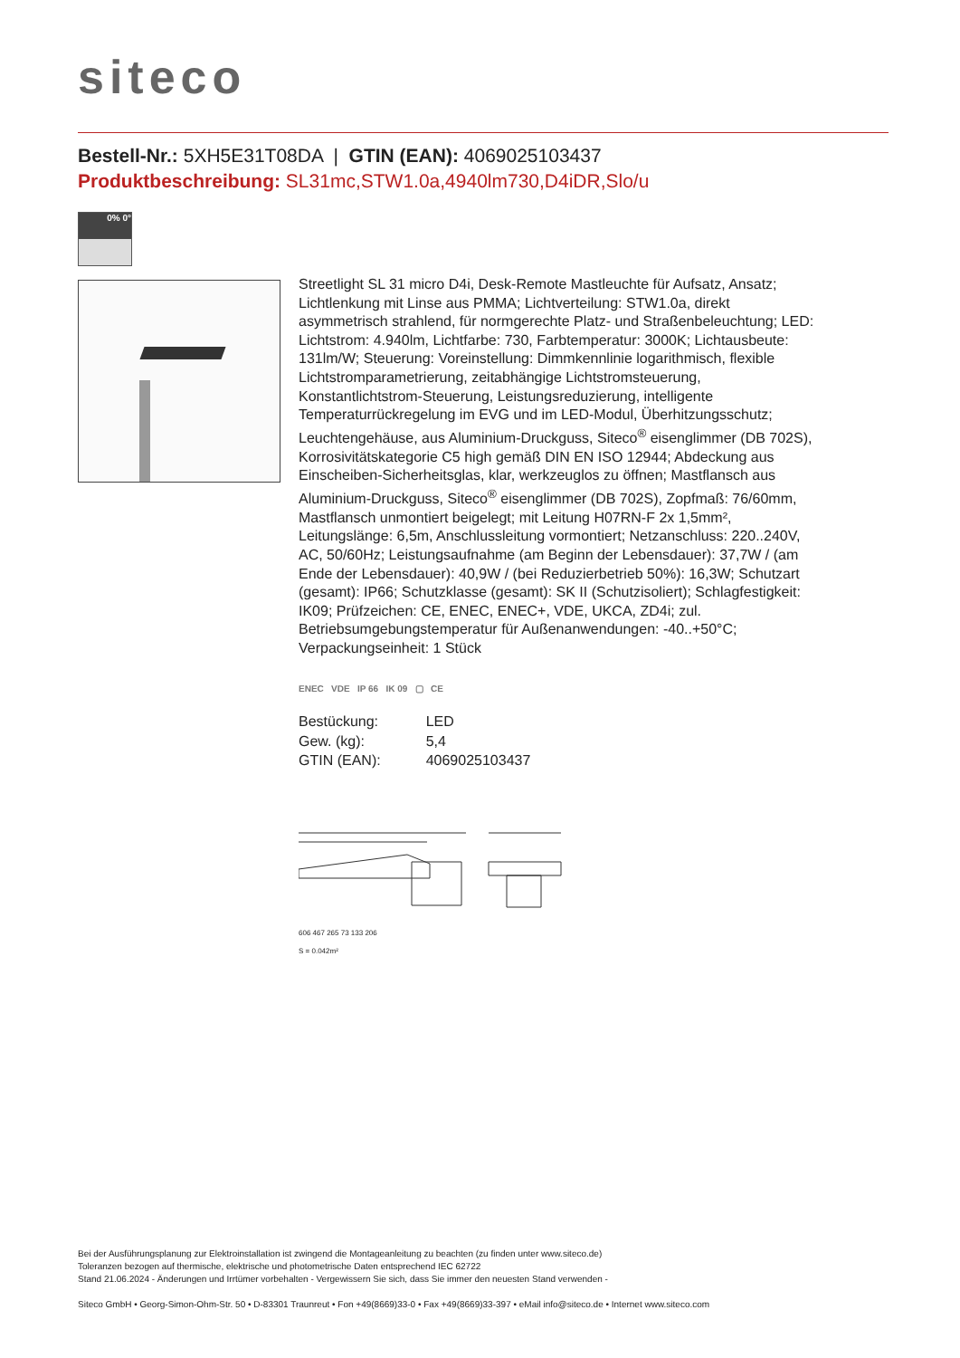siteco
Bestell-Nr.: 5XH5E31T08DA | GTIN (EAN): 4069025103437
Produktbeschreibung: SL31mc,STW1.0a,4940lm730,D4iDR,Slo/u
0% 0°
Streetlight SL 31 micro D4i, Desk-Remote Mastleuchte für Aufsatz, Ansatz; Lichtlenkung mit Linse aus PMMA; Lichtverteilung: STW1.0a, direkt asymmetrisch strahlend, für normgerechte Platz- und Straßenbeleuchtung; LED: Lichtstrom: 4.940lm, Lichtfarbe: 730, Farbtemperatur: 3000K; Lichtausbeute: 131lm/W; Steuerung: Voreinstellung: Dimmkennlinie logarithmisch, flexible Lichtstromparametrierung, zeitabhängige Lichtstromsteuerung, Konstantlichtstrom-Steuerung, Leistungsreduzierung, intelligente Temperaturrückregelung im EVG und im LED-Modul, Überhitzungsschutz; Leuchtengehäuse, aus Aluminium-Druckguss, Siteco<sup>®</sup> eisenglimmer (DB 702S), Korrosivitätskategorie C5 high gemäß DIN EN ISO 12944; Abdeckung aus Einscheiben-Sicherheitsglas, klar, werkzeuglos zu öffnen; Mastflansch aus Aluminium-Druckguss, Siteco<sup>®</sup> eisenglimmer (DB 702S), Zopfmaß: 76/60mm, Mastflansch unmontiert beigelegt; mit Leitung H07RN-F 2x 1,5mm², Leitungslänge: 6,5m, Anschlussleitung vormontiert; Netzanschluss: 220..240V, AC, 50/60Hz; Leistungsaufnahme (am Beginn der Lebensdauer): 37,7W / (am Ende der Lebensdauer): 40,9W / (bei Reduzierbetrieb 50%): 16,3W; Schutzart (gesamt): IP66; Schutzklasse (gesamt): SK II (Schutzisoliert); Schlagfestigkeit: IK09; Prüfzeichen: CE, ENEC, ENEC+, VDE, UKCA, ZD4i; zul. Betriebsumgebungstemperatur für Außenanwendungen: -40..+50°C; Verpackungseinheit: 1 Stück
ENEC VDE IP 66 IK 09 ▢ CE
| Bestückung: | LED |
| Gew. (kg): | 5,4 |
| GTIN (EAN): | 4069025103437 |
606 467 265 73 133 206
S = 0.042m²
Bei der Ausführungsplanung zur Elektroinstallation ist zwingend die Montageanleitung zu beachten (zu finden unter www.siteco.de)
Toleranzen bezogen auf thermische, elektrische und photometrische Daten entsprechend IEC 62722
Stand 21.06.2024 - Änderungen und Irrtümer vorbehalten - Vergewissern Sie sich, dass Sie immer den neuesten Stand verwenden -
Siteco GmbH • Georg-Simon-Ohm-Str. 50 • D-83301 Traunreut • Fon +49(8669)33-0 • Fax +49(8669)33-397 • eMail info@siteco.de • Internet www.siteco.com